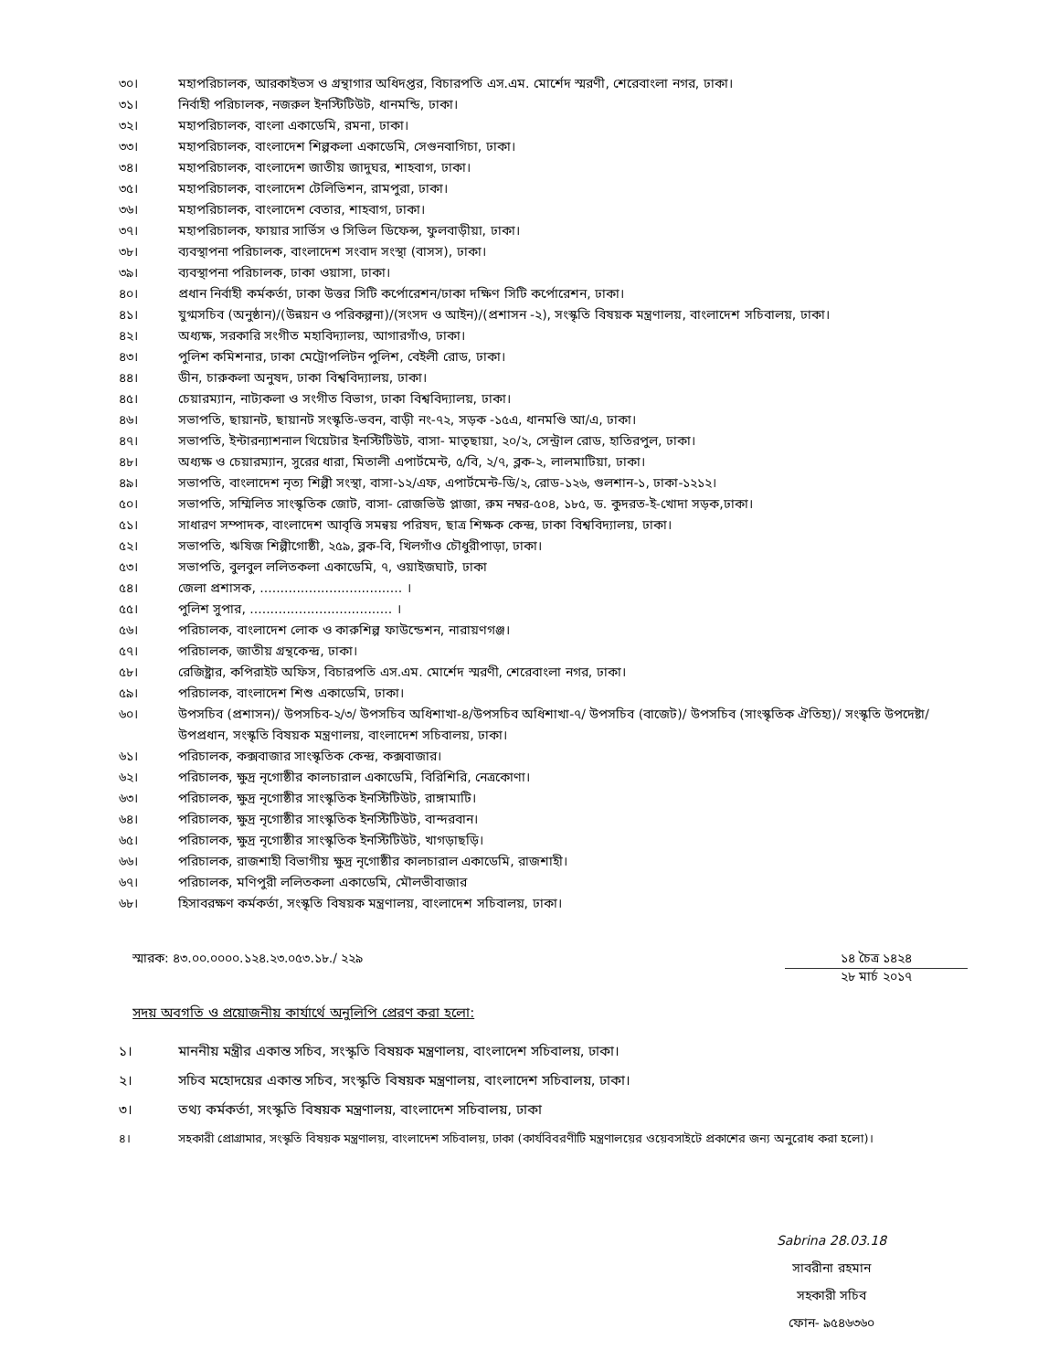৩০। মহাপরিচালক, আরকাইভস ও গ্রন্থাগার অধিদপ্তর, বিচারপতি এস.এম. মোর্শেদ স্মরণী, শেরেবাংলা নগর, ঢাকা।
৩১। নির্বাহী পরিচালক, নজরুল ইনস্টিটিউট, ধানমন্ডি, ঢাকা।
৩২। মহাপরিচালক, বাংলা একাডেমি, রমনা, ঢাকা।
৩৩। মহাপরিচালক, বাংলাদেশ শিল্পকলা একাডেমি, সেগুনবাগিচা, ঢাকা।
৩৪। মহাপরিচালক, বাংলাদেশ জাতীয় জাদুঘর, শাহবাগ, ঢাকা।
৩৫। মহাপরিচালক, বাংলাদেশ টেলিভিশন, রামপুরা, ঢাকা।
৩৬। মহাপরিচালক, বাংলাদেশ বেতার, শাহবাগ, ঢাকা।
৩৭। মহাপরিচালক, ফায়ার সার্ভিস ও সিভিল ডিফেন্স, ফুলবাড়ীয়া, ঢাকা।
৩৮। ব্যবস্থাপনা পরিচালক, বাংলাদেশ সংবাদ সংস্থা (বাসস), ঢাকা।
৩৯। ব্যবস্থাপনা পরিচালক, ঢাকা ওয়াসা, ঢাকা।
৪০। প্রধান নির্বাহী কর্মকর্তা, ঢাকা উত্তর সিটি কর্পোরেশন/ঢাকা দক্ষিণ সিটি কর্পোরেশন, ঢাকা।
৪১। যুগ্মসচিব (অনুষ্ঠান)/(উন্নয়ন ও পরিকল্পনা)/(সংসদ ও আইন)/(প্রশাসন -২), সংস্কৃতি বিষয়ক মন্ত্রণালয়, বাংলাদেশ সচিবালয়, ঢাকা।
৪২। অধ্যক্ষ, সরকারি সংগীত মহাবিদ্যালয়, আগারগাঁও, ঢাকা।
৪৩। পুলিশ কমিশনার, ঢাকা মেট্রোপলিটন পুলিশ, বেইলী রোড, ঢাকা।
৪৪। ডীন, চারুকলা অনুষদ, ঢাকা বিশ্ববিদ্যালয়, ঢাকা।
৪৫। চেয়ারম্যান, নাট্যকলা ও সংগীত বিভাগ, ঢাকা বিশ্ববিদ্যালয়, ঢাকা।
৪৬। সভাপতি, ছায়ানট, ছায়ানট সংস্কৃতি-ভবন, বাড়ী নং-৭২, সড়ক -১৫এ, ধানমণ্ডি আ/এ, ঢাকা।
৪৭। সভাপতি, ইন্টারন্যাশনাল থিয়েটার ইনস্টিটিউট, বাসা- মাতৃছায়া, ২০/২, সেন্ট্রাল রোড, হাতিরপুল, ঢাকা।
৪৮। অধ্যক্ষ ও চেয়ারম্যান, সুরের ধারা, মিতালী এপার্টমেন্ট, ৫/বি, ২/৭, ব্লক-২, লালমাটিয়া, ঢাকা।
৪৯। সভাপতি, বাংলাদেশ নৃত্য শিল্পী সংস্থা, বাসা-১২/এফ, এপার্টমেন্ট-ডি/২, রোড-১২৬, গুলশান-১, ঢাকা-১২১২।
৫০। সভাপতি, সম্মিলিত সাংস্কৃতিক জোট, বাসা- রোজভিউ প্লাজা, রুম নম্বর-৫০৪, ১৮৫, ড. কুদরত-ই-খোদা সড়ক,ঢাকা।
৫১। সাধারণ সম্পাদক, বাংলাদেশ আবৃত্তি সমন্বয় পরিষদ, ছাত্র শিক্ষক কেন্দ্র, ঢাকা বিশ্ববিদ্যালয়, ঢাকা।
৫২। সভাপতি, ঋষিজ শিল্পীগোষ্ঠী, ২৫৯, ব্লক-বি, খিলগাঁও চৌধুরীপাড়া, ঢাকা।
৫৩। সভাপতি, বুলবুল ললিতকলা একাডেমি, ৭, ওয়াইজঘাট, ঢাকা
৫৪। জেলা প্রশাসক, ................................... ।
৫৫। পুলিশ সুপার, ................................... ।
৫৬। পরিচালক, বাংলাদেশ লোক ও কারুশিল্প ফাউন্ডেশন, নারায়ণগঞ্জ।
৫৭। পরিচালক, জাতীয় গ্রন্থকেন্দ্র, ঢাকা।
৫৮। রেজিষ্ট্রার, কপিরাইট অফিস, বিচারপতি এস.এম. মোর্শেদ স্মরণী, শেরেবাংলা নগর, ঢাকা।
৫৯। পরিচালক, বাংলাদেশ শিশু একাডেমি, ঢাকা।
৬০। উপসচিব (প্রশাসন)/ উপসচিব-২/৩/ উপসচিব অধিশাখা-৪/উপসচিব অধিশাখা-৭/ উপসচিব (বাজেট)/ উপসচিব (সাংস্কৃতিক ঐতিহ্য)/ সংস্কৃতি উপদেষ্টা/উপপ্রধান, সংস্কৃতি বিষয়ক মন্ত্রণালয়, বাংলাদেশ সচিবালয়, ঢাকা।
৬১। পরিচালক, কক্সবাজার সাংস্কৃতিক কেন্দ্র, কক্সবাজার।
৬২। পরিচালক, ক্ষুদ্র নৃগোষ্ঠীর কালচারাল একাডেমি, বিরিশিরি, নেত্রকোণা।
৬৩। পরিচালক, ক্ষুদ্র নৃগোষ্ঠীর সাংস্কৃতিক ইনস্টিটিউট, রাঙ্গামাটি।
৬৪। পরিচালক, ক্ষুদ্র নৃগোষ্ঠীর সাংস্কৃতিক ইনস্টিটিউট, বান্দরবান।
৬৫। পরিচালক, ক্ষুদ্র নৃগোষ্ঠীর সাংস্কৃতিক ইনস্টিটিউট, খাগড়াছড়ি।
৬৬। পরিচালক, রাজশাহী বিভাগীয় ক্ষুদ্র নৃগোষ্ঠীর কালচারাল একাডেমি, রাজশাহী।
৬৭। পরিচালক, মণিপুরী ললিতকলা একাডেমি, মৌলভীবাজার
৬৮। হিসাবরক্ষণ কর্মকর্তা, সংস্কৃতি বিষয়ক মন্ত্রণালয়, বাংলাদেশ সচিবালয়, ঢাকা।
স্মারক: ৪৩.০০.০০০০.১২৪.২৩.০৫৩.১৮./ ২২৯
১৪ চৈত্র ১৪২৪
২৮ মার্চ ২০১৭
সদয় অবগতি ও প্রয়োজনীয় কার্যার্থে অনুলিপি প্রেরণ করা হলো:
১। মাননীয় মন্ত্রীর একান্ত সচিব, সংস্কৃতি বিষয়ক মন্ত্রণালয়, বাংলাদেশ সচিবালয়, ঢাকা।
২। সচিব মহোদয়ের একান্ত সচিব, সংস্কৃতি বিষয়ক মন্ত্রণালয়, বাংলাদেশ সচিবালয়, ঢাকা।
৩। তথ্য কর্মকর্তা, সংস্কৃতি বিষয়ক মন্ত্রণালয়, বাংলাদেশ সচিবালয়, ঢাকা
৪। সহকারী প্রোগ্রামার, সংস্কৃতি বিষয়ক মন্ত্রণালয়, বাংলাদেশ সচিবালয়, ঢাকা (কার্যবিবরণীটি মন্ত্রণালয়ের ওয়েবসাইটে প্রকাশের জন্য অনুরোধ করা হলো)।
Sabrina 28.03.18
সাবরীনা রহমান
সহকারী সচিব
ফোন- ৯৫৪৬৩৬০